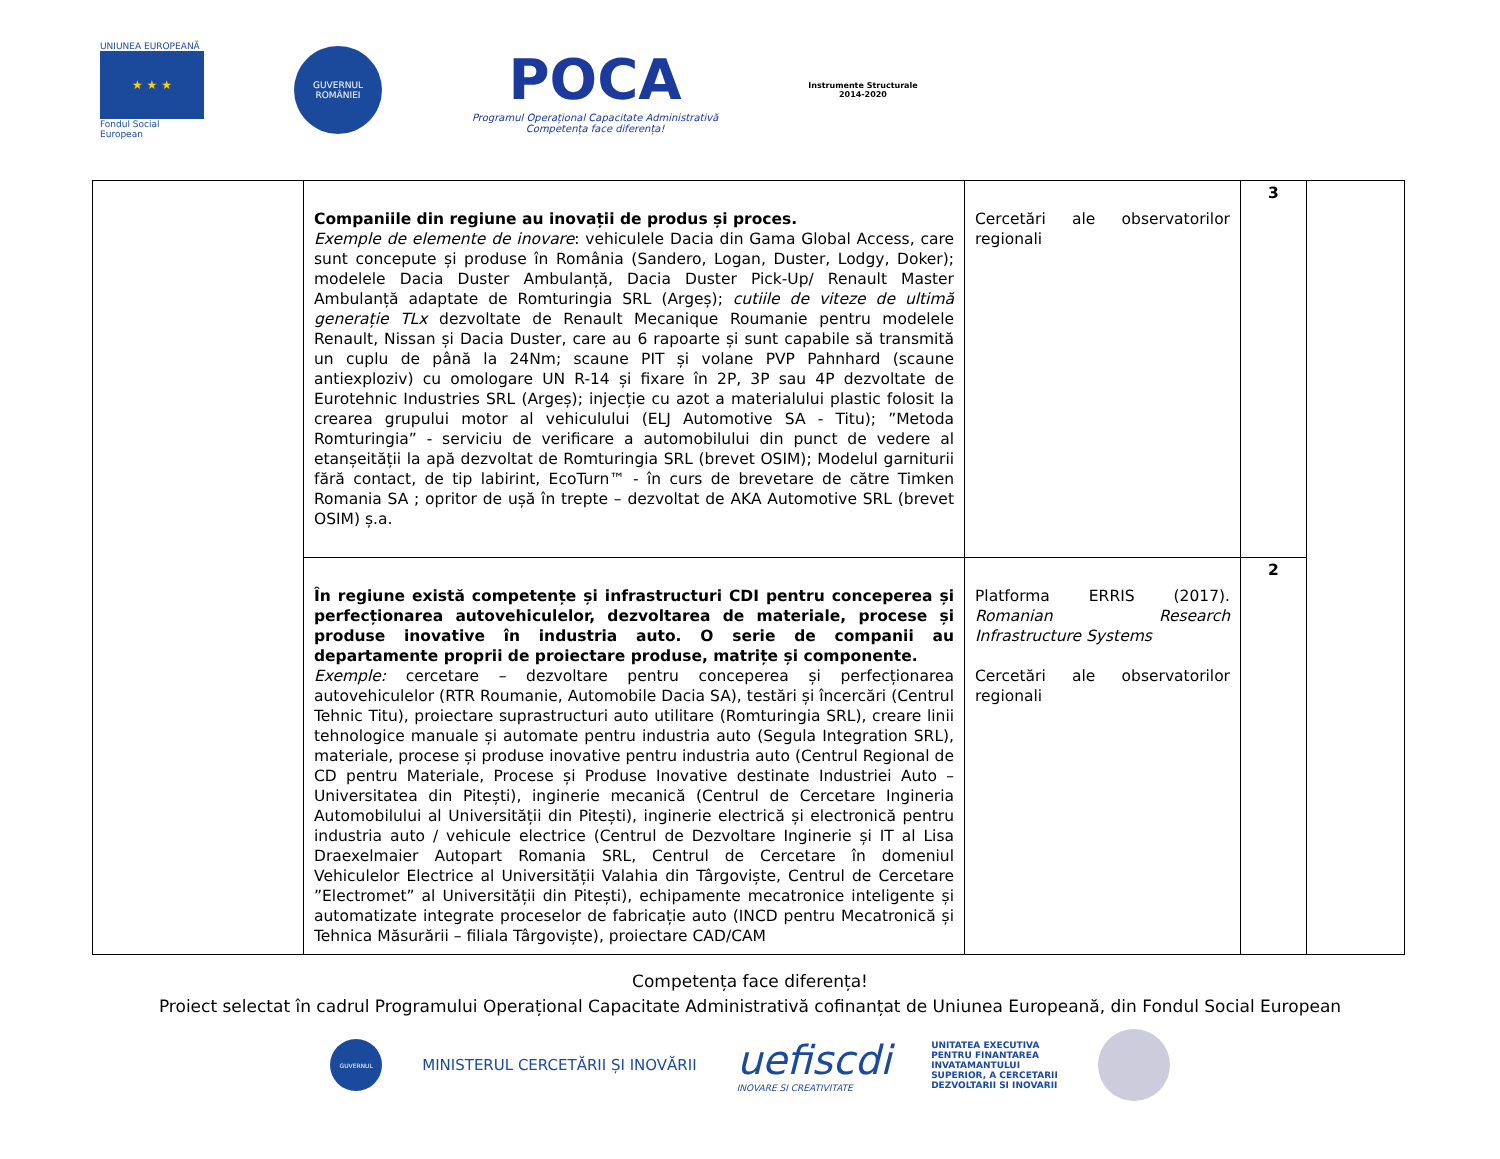UNIUNEA EUROPEANĂ
★ ★ ★
Fondul Social European
GUVERNUL ROMÂNIEI
POCA
Programul Operațional Capacitate Administrativă
Competența face diferența!
Instrumente Structurale
2014-2020
| | Companiile din regiune au inovații de produs și proces. Exemple de elemente de inovare : vehiculele Dacia din Gama Global Access, care sunt concepute și produse în România (Sandero, Logan, Duster, Lodgy, Doker); modelele Dacia Duster Ambulanță, Dacia Duster Pick-Up/ Renault Master Ambulanță adaptate de Romturingia SRL (Argeș); cutiile de viteze de ultimă generație TLx dezvoltate de Renault Mecanique Roumanie pentru modelele Renault, Nissan și Dacia Duster, care au 6 rapoarte și sunt capabile să transmită un cuplu de până la 24Nm; scaune PIT și volane PVP Pahnhard (scaune antiexploziv) cu omologare UN R-14 și fixare în 2P, 3P sau 4P dezvoltate de Eurotehnic Industries SRL (Argeș); injecție cu azot a materialului plastic folosit la crearea grupului motor al vehiculului (ELJ Automotive SA - Titu); ”Metoda Romturingia” - serviciu de verificare a automobilului din punct de vedere al etanșeității la apă dezvoltat de Romturingia SRL (brevet OSIM); Modelul garniturii fără contact, de tip labirint, EcoTurn™ - în curs de brevetare de către Timken Romania SA ; opritor de ușă în trepte – dezvoltat de AKA Automotive SRL (brevet OSIM) ș.a. | Cercetări ale observatorilor regionali | 3 | |
| | În regiune există competențe și infrastructuri CDI pentru conceperea și perfecționarea autovehiculelor, dezvoltarea de materiale, procese și produse inovative în industria auto. O serie de companii au departamente proprii de proiectare produse, matrițe și componente. Exemple: cercetare – dezvoltare pentru conceperea și perfecționarea autovehiculelor (RTR Roumanie, Automobile Dacia SA), testări și încercări (Centrul Tehnic Titu), proiectare suprastructuri auto utilitare (Romturingia SRL), creare linii tehnologice manuale și automate pentru industria auto (Segula Integration SRL), materiale, procese și produse inovative pentru industria auto (Centrul Regional de CD pentru Materiale, Procese și Produse Inovative destinate Industriei Auto – Universitatea din Pitești), inginerie mecanică (Centrul de Cercetare Ingineria Automobilului al Universității din Pitești), inginerie electrică și electronică pentru industria auto / vehicule electrice (Centrul de Dezvoltare Inginerie și IT al Lisa Draexelmaier Autopart Romania SRL, Centrul de Cercetare în domeniul Vehiculelor Electrice al Universității Valahia din Târgoviște, Centrul de Cercetare ”Electromet” al Universității din Pitești), echipamente mecatronice inteligente și automatizate integrate proceselor de fabricație auto (INCD pentru Mecatronică și Tehnica Măsurării – filiala Târgoviște), proiectare CAD/CAM | Platforma ERRIS (2017). Romanian Research Infrastructure Systems Cercetări ale observatorilor regionali | 2 | |
Competența face diferența!
Proiect selectat în cadrul Programului Operațional Capacitate Administrativă cofinanțat de Uniunea Europeană, din Fondul Social European
GUVERNUL
MINISTERUL CERCETĂRII ȘI INOVĂRII
uefiscdi
INOVARE SI CREATIVITATE
UNITATEA EXECUTIVA
PENTRU FINANTAREA
INVATAMANTULUI
SUPERIOR, A CERCETARII
DEZVOLTARII SI INOVARII